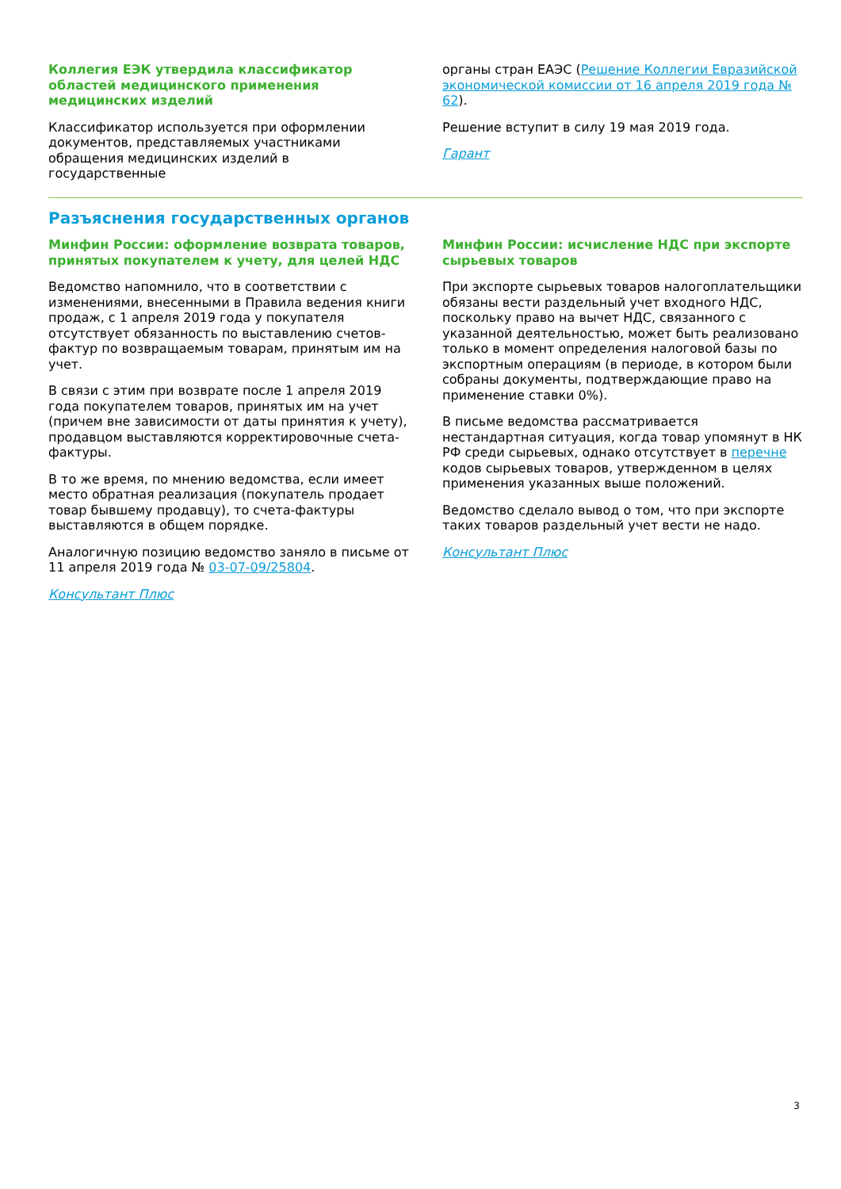Коллегия ЕЭК утвердила классификатор областей медицинского применения медицинских изделий
Классификатор используется при оформлении документов, представляемых участниками обращения медицинских изделий в государственные
органы стран ЕАЭС (Решение Коллегии Евразийской экономической комиссии от 16 апреля 2019 года № 62).
Решение вступит в силу 19 мая 2019 года.
Гарант
Разъяснения государственных органов
Минфин России: оформление возврата товаров, принятых покупателем к учету, для целей НДС
Ведомство напомнило, что в соответствии с изменениями, внесенными в Правила ведения книги продаж, с 1 апреля 2019 года у покупателя отсутствует обязанность по выставлению счетов-фактур по возвращаемым товарам, принятым им на учет.
В связи с этим при возврате после 1 апреля 2019 года покупателем товаров, принятых им на учет (причем вне зависимости от даты принятия к учету), продавцом выставляются корректировочные счета-фактуры.
В то же время, по мнению ведомства, если имеет место обратная реализация (покупатель продает товар бывшему продавцу), то счета-фактуры выставляются в общем порядке.
Аналогичную позицию ведомство заняло в письме от 11 апреля 2019 года № 03-07-09/25804.
Консультант Плюс
Минфин России: исчисление НДС при экспорте сырьевых товаров
При экспорте сырьевых товаров налогоплательщики обязаны вести раздельный учет входного НДС, поскольку право на вычет НДС, связанного с указанной деятельностью, может быть реализовано только в момент определения налоговой базы по экспортным операциям (в периоде, в котором были собраны документы, подтверждающие право на применение ставки 0%).
В письме ведомства рассматривается нестандартная ситуация, когда товар упомянут в НК РФ среди сырьевых, однако отсутствует в перечне кодов сырьевых товаров, утвержденном в целях применения указанных выше положений.
Ведомство сделало вывод о том, что при экспорте таких товаров раздельный учет вести не надо.
Консультант Плюс
3